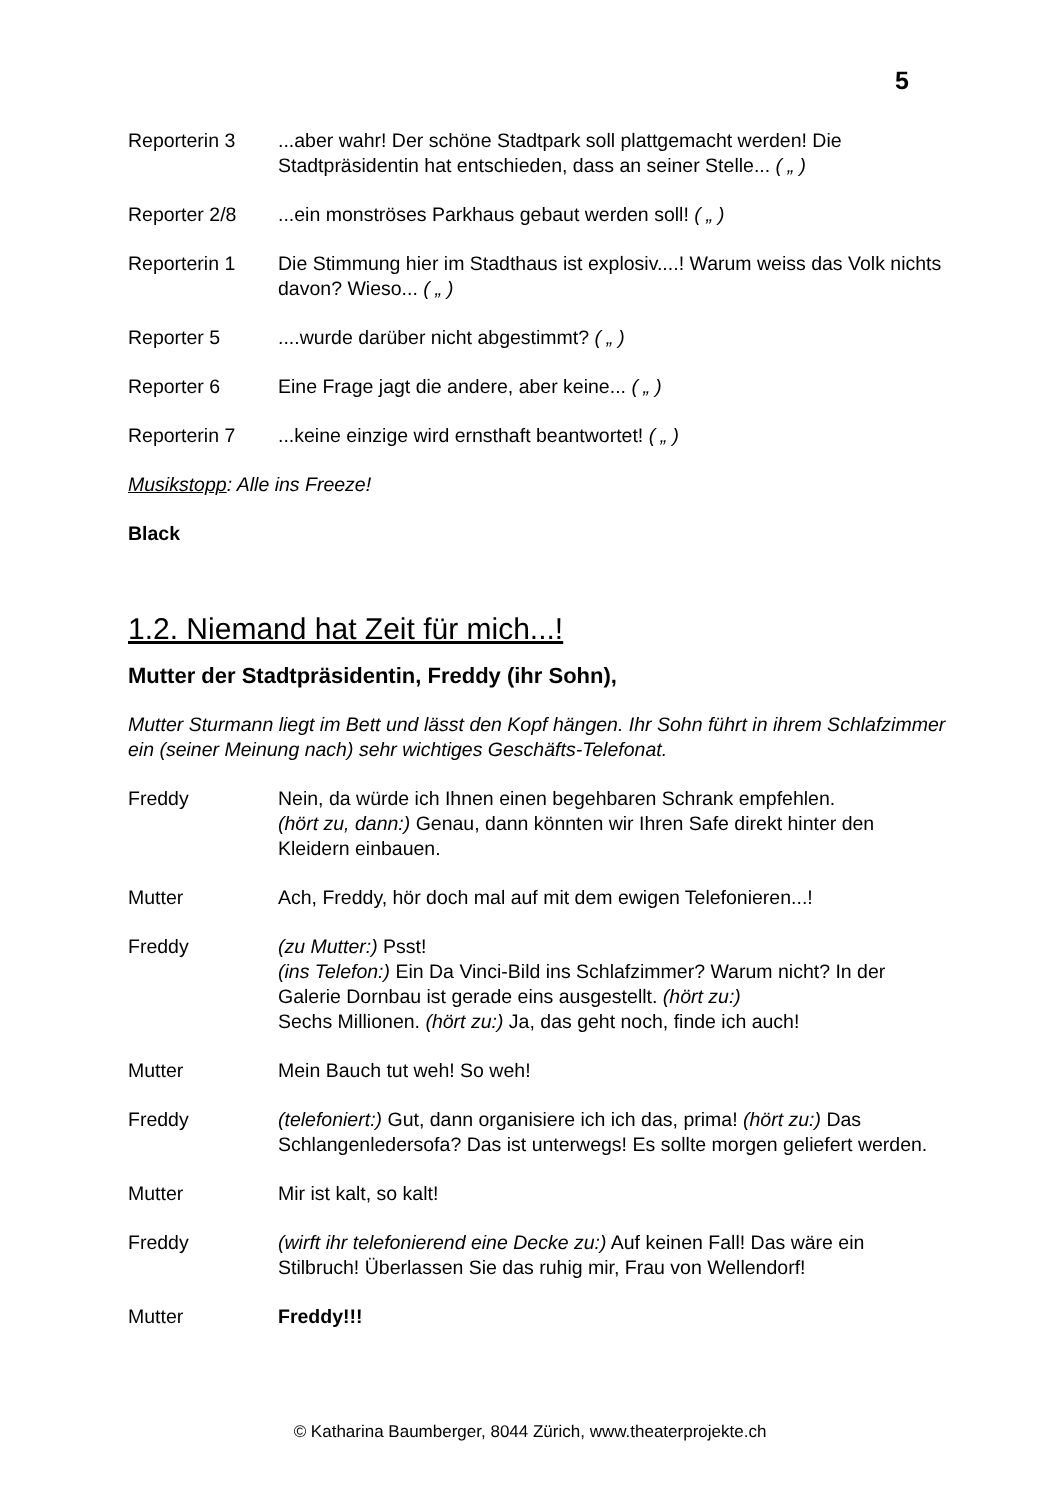5
Reporterin 3 ...aber wahr! Der schöne Stadtpark soll plattgemacht werden! Die Stadtpräsidentin hat entschieden, dass an seiner Stelle... ( „ )
Reporter 2/8 ...ein monströses Parkhaus gebaut werden soll! ( „ )
Reporterin 1 Die Stimmung hier im Stadthaus ist explosiv....! Warum weiss das Volk nichts davon? Wieso... ( „ )
Reporter 5 ....wurde darüber nicht abgestimmt? ( „ )
Reporter 6 Eine Frage jagt die andere, aber keine... ( „ )
Reporterin 7 ...keine einzige wird ernsthaft beantwortet! ( „ )
Musikstopp: Alle ins Freeze!
Black
1.2. Niemand hat Zeit für mich...!
Mutter der Stadtpräsidentin, Freddy (ihr Sohn),
Mutter Sturmann liegt im Bett und lässt den Kopf hängen. Ihr Sohn führt in ihrem Schlafzimmer ein (seiner Meinung nach) sehr wichtiges Geschäfts-Telefonat.
Freddy Nein, da würde ich Ihnen einen begehbaren Schrank empfehlen.
(hört zu, dann:) Genau, dann könnten wir Ihren Safe direkt hinter den Kleidern einbauen.
Mutter Ach, Freddy, hör doch mal auf mit dem ewigen Telefonieren...!
Freddy (zu Mutter:) Psst!
(ins Telefon:) Ein Da Vinci-Bild ins Schlafzimmer? Warum nicht? In der Galerie Dornbau ist gerade eins ausgestellt. (hört zu:)
Sechs Millionen. (hört zu:) Ja, das geht noch, finde ich auch!
Mutter Mein Bauch tut weh! So weh!
Freddy (telefoniert:) Gut, dann organisiere ich ich das, prima! (hört zu:) Das Schlangenledersofa? Das ist unterwegs! Es sollte morgen geliefert werden.
Mutter Mir ist kalt, so kalt!
Freddy (wirft ihr telefonierend eine Decke zu:) Auf keinen Fall! Das wäre ein Stilbruch! Überlassen Sie das ruhig mir, Frau von Wellendorf!
Mutter Freddy!!!
© Katharina Baumberger, 8044 Zürich, www.theaterprojekte.ch